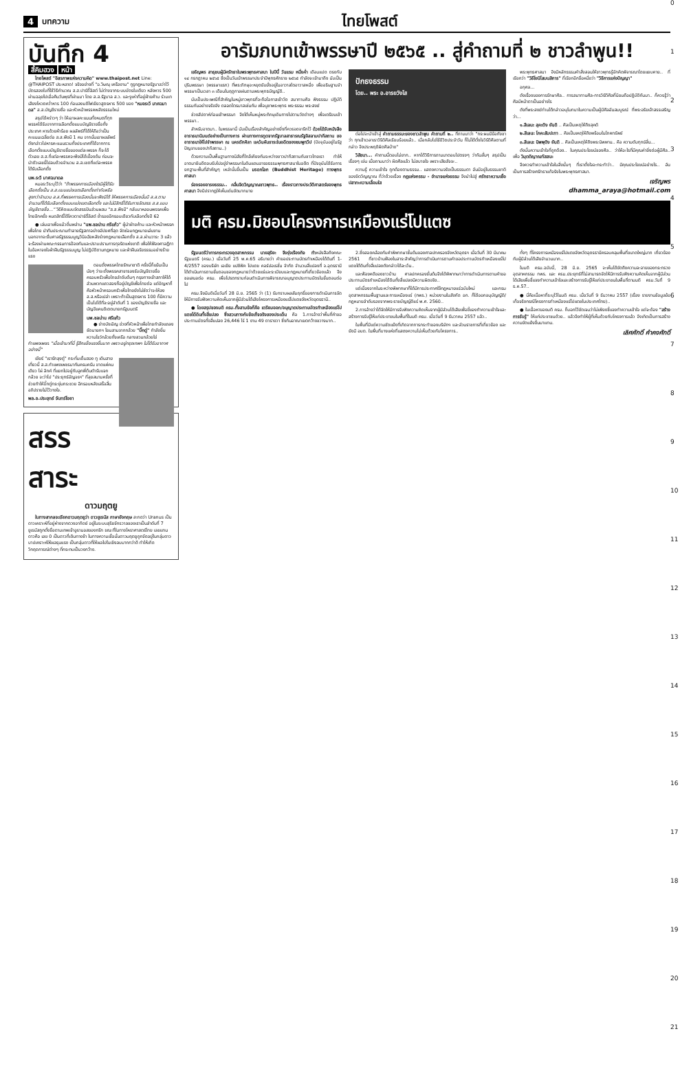4 บทความ ไทยโพสต์
บันทึก 4
สี้คิมฮวง หน้า
ไทยโพสต์ "อิสรภาพแห่งความคิด" www.thaipost.net Line: @THAIPOST ประหลาด! จริงอย่างที่ "อ.วิษณุ เครืองาม" กูรูกฎหมายรัฐบาลว่าไว้ บัตรสองใบที่ใช้วิธีคำนวณ ส.ส.ปาร์ตี้ลิสต์ ไม่ต่างจากระบบบัตรใบเดียว หลังหาร 500 ผ่านฉลุยไปเมื่อคืนวันพุธที่ผ่านมา โดย ส.ส.รัฐบาล ส.ว. และงูเห่าที่อยู่ฝ่ายค้าน ร่วมเทเสียงโหวตคว่ำหาร 100 ก่อนลงมติไฟเขียวสูตรหาร 500 ของ "หมอระวี มาศฉมาดล" ส.ส.บัญชีรายชื่อ และหัวหน้าพรรคพลังธรรมใหม่
สรุปได้คร่าวๆ ว่า ให้เอาผลคะแนนทั้งหมดที่ทุกพรรคได้รับจากการเลือกตั้งแบบบัญชีรายชื่อทั้งประเทศ หารด้วยห้าร้อย ผลลัพธ์ที่ได้ให้ถือว่าเป็นคะแนนเฉลี่ยต่อ ส.ส.พึงมี 1 คน จากนั้นเอาผลลัพธ์ดังกล่าวไปหารคะแนนรวมทั้งประเทศที่ได้จากการเลือกตั้งแบบบัญชีรายชื่อของแต่ละพรรค ก็จะได้ตัวเลข ส.ส.ที่แต่ละพรรคจะพึงมีได้เบื้องต้น ก่อนจะนำตัวเลขนี้ไปลบด้วยจำนวน ส.ส.เขตที่แต่ละพรรคได้รับเลือกตั้ง
นพ.ระวี มาศฉมาดล
หมอระวีระบุไว้ว่า "ถ้าพรรคการเมืองใดมีผู้ได้รับเลือกตั้งเป็น ส.ส.แบบแบ่งเขตเลือกตั้งเท่ากับหรือสูงกว่าจำนวน ส.ส.ที่พรรคการเมืองนั้นจะพึงมีได้ ให้พรรคการเมืองนั้นมี ส.ส.ตามจำนวนที่ได้รับเลือกตั้งแบบแบ่งเขตเลือกตั้ง และไม่มีสิทธิ์ได้รับการจัดสรร ส.ส.แบบบัญชีรายชื่อ..." วิธีคิดแบบจัดสรรปันส่วนผสม "ส.ส.พึงมี" กลับมาหลอนพรรคเพื่อไทยอีกครั้ง หมดสิทธิ์ได้โควตาปาร์ตี้ลิสต์ ซ้ำรอยอีกรอบเดียวกับเลือกตั้งปี 62
● เล่นเอาเพื่อแม้วดิ้นพล่าน "นพ.ชลน่าน ศรีแก้ว" ผู้นำฝ่ายค้าน และหัวหน้าพรรคเพื่อไทย นำทีมประณามทำลายรัฐสภาอย่างอัปยศที่สุด จัดซ่อมกฎหมายเล่นงาน นอกจากจะยื่นศาลรัฐธรรมนูญวินิจฉัยหลังร่างกฎหมายเลือกตั้ง ส.ส.ผ่านวาระ 3 แล้ว จะร้องผ่านคณะกรรมการป้องกันและปราบปรามการทุจริตแห่งชาติ เพื่อให้ฟ้องศาลฎีกา ในข้อหาจงใจฝ่าฝืนรัฐธรรมนูญ ไม่ปฏิบัติตามกฎหมาย และฝ่าฝืนจริยธรรมอย่างร้ายแรง
ตอนตั้งพรรคไทยรักษาชาติ ครั้งนี้ก็แย้มเป็นนัยๆ ว่าจะตั้งพรรคสาขารองรับบัญชีรายชื่อครอบครัวเพื่อไทยลำดับต้นๆ กรุยทางเข้าสภาให้ได้ ส่วนพวกแถวสองก็อยู่บัญชีเพื่อไทยต่อ แต่ปัญหาก็คือหัวหน้าครอบครัวเพื่อไทยยังไม่ชัดว่าจะให้ลง ส.ส.หรือเปล่า เพราะถ้าเป็นสูตรหาร 100 ก็มีความเป็นไปได้ที่จะอยู่ลำดับที่ 1 ของบัญชีรายชื่อ และบัญชีแคนดิเดตนายกรัฐมนตรี
นพ.ชลน่าน ศรีแก้ว
● ช่างบังเอิญ ช่วงที่หัวหน้าเพื่อไทยกำลังแถลงซัดนายกฯ โยนสามจากกล้วย "บิ๊กตู่" กำลังยิ้มหวานโชว์กล้วยทั้งเครือ กลางสวนกล้วยไข่กำแพงเพชร "เมื่อเช้ามาที่นี่ รู้สึกแข็งแรงขึ้นมาก เพราะอยู่กรุงเทพฯ ไม่ได้รับอากาศอย่างนี้"
เชียร์ "เรารักลุงตู่" กระทั่มเต็มสอง ทู เดินสายเที่ยวนี้ ส.ส.กำแพงเพชรมากันครบครัน ขาดแค่คนเดียว ไผ่ ลิกค์ ที่แยกไปอยู่กับลูกพี่ต้นตำรับแจกกล้วย จะว่าไป "ประยุทธ์อัญจรฯ" ที่ลุยสนามครั้งที่ช่วยทำให้บิ๊กตู่กระชุ่มกระชวย อีกรอบหลังเสร็จสิ้นอภิปรายไม่ไว้วางใจ.
พล.อ.ประยุทธ์ จันทร์โอชา
สรรสาระ
ดาวมฤตยู
ในทางสากลจะเรียกดาวมฤตยูว่า ดาวยูเรนัส ภาษาอังกฤษ สะกดว่า Uranus เป็นดาวเคราะห์ที่อยู่ห่างจากดวงอาทิตย์ อยู่ในระบบสุริยจักรวาลของเราเป็นลำดับที่ 7 ยูเรนัสถูกตั้งชื่อตามเทพเจ้าอูรานอสของกรีก ขณะที่ในทางโหราศาสตร์ไทย เลขแทนดาวคือ เลข 0 เป็นดาวที่เดินทางช้า ในทางความเชื่อนั้นดาวมฤตยูถูกจัดอยู่ในกลุ่มดาวบาปเคราะห์ให้ผลรุนแรง เป็นกลุ่มดาวที่ให้ผลไปในเชิงลบมากกว่าดี ทำให้เกิดวิกฤตการณ์ต่างๆ ที่กระทบเป็นวงกว้าง.
อารัมภบทเข้าพรรษาปี ๒๕๖๕ .. สู่คำถามที่ ๒ ชาวลำพูน!!
เจริญพร สาธุชนผู้มีศรัทธาในพระพุทธศาสนา ในปีนี้ วันแรม หนึ่งค่ำ เดือนแปด ตรงกับ ๑๔ กรกฎาคม ๒๕๖๕ ซึ่งเป็นวันเข้าพรรษาประจำปีพุทธศักราช ๒๕๖๕ กำลังจะเข้ามาถึง นับเป็นปุริมพรรษา (พรรษาแรก) ที่พระภิกษุจะหยุดยับยั้งอยู่ในอาวาสใดอาวาสหนึ่ง เพื่ออธิษฐานจำพรรษาเป็นเวลา ๓ เดือนในฤดูกาลฝนตามพระพุทธบัญญัติ..
นับเป็นประเพณีที่สำคัญในหมู่ชาวพุทธที่จะถือโอกาสเข้าวัด สมาทานศีล ฟังธรรม ปฏิบัติธรรมกันอย่างจริงจัง ตลอดไตรมาสเช่นกัน เพื่อบูชาพระพุทธ พระธรรม พระสงฆ์
ช่วงสัปดาห์ก่อนเข้าพรรษา จึงได้เห็นหมู่พระภิกษุเดินทางไปตามวัดต่างๆ เพื่อเตรียมเข้าพรรษา..
สำหรับอาตมา.. ในพรรษานี้ นับเป็นเรื่องสำคัญอย่างยิ่งที่ควรจดจารึกไว้ ด้วยได้รับหนังสืออาราธนานิมนต์อย่างเป็นทางการ ผ่านทางการทูตจากรัฐบาลสาธารณรัฐอิสลามปากีสถาน ขออาราธนาให้ไปจำพรรษา ณ นครตักศิลา แคว้นคันธาระในอดีตของชมพูทวีป (ปัจจุบันอยู่ในรัฐปัญจาบของปากีสถาน..)
ด้วยความเป็นพื้นฐานทางนิสัยที่ใกล้เคียงกันระหว่างชาวปากีสถานกับชาวไทยเรา ทำให้อาตมายินดีตอบรับไปอยู่จำพรรษาในดินแดนอารยธรรมพุทธศาสนาในอดีต ที่ปัจจุบันได้รับการยกฐานะพื้นที่สำคัญๆ เหล่านั้นขึ้นเป็น มรดกโลก (Buddhist Heritage) ทางพุทธศาสนา
ร่องรอยอารยธรรม.. คลื่นจิตวิญญาณชาวพุทธ.. เรื่องราวทางประวัติศาสตร์ของพุทธศาสนา จึงมีปรากฏให้เห็นเด่นชัดมากมาย
ปักธงธรรม
โดย.. พระ อ.อารยวังโส
ต่อไปจะนำเข้าสู่ คำถามธรรมะของชาวลำพูน คำถามที่ ๒.. ที่ถามมาว่า "กระผมมีข้อกังขาว่า ทุกเช้าเวลาเราวิริติศีลเรียบร้อยแล้ว.. เมื่อกลับไปใช้ชีวิตประจำวัน ก็ไม่ได้ตั้งใจวิรัติศีลตามที่กล่าว จึงประพฤติผิดศีลบ้าง"
วิสัชนา... คำถามนี้ตอบไม่ยาก.. หากได้วิธีการถามมาตอบไปตรงๆ ว่ากันสั้นๆ สรุปเป็นเรื่องๆ เช่น เมื่อถามมาว่า ผิดศีลแล้ว ไม่สบายใจ เพราะเสียสัจจะ..
ความรู้ ความเข้าใจ ถูกต้องตามธรรม.. แสดงความจริงเป็นธรรมดา อันมีอยู่ในธรรมชาติของจิตวิญญาณ ที่ว่าด้วยเรื่อง กฎแห่งกรรม - อำนาจแห่งธรรม จึงนำไปสู่ ศรัทธาความเชื่อ ปสาทะความเลื่อมใส
พระพุทธศาสนา จึงมีหลักธรรมคำสั่งสอนให้ชาวพุทธรู้จักคิดพิจารณาโดยแยบคาย.. ที่เรียกว่า "วิธีโยนิโสมนสิการ" ที่เรียกอีกชื่อหนึ่งว่า "วิธีการแห่งปัญญา"
อกุศล...
ดังเรื่องของการรักษาศีล.. การสมาทานศีล-การวิรัติศีลที่นิยมถือปฏิบัติกันมา.. ก็ควรรู้ว่า ศีลมีหน้าตาเป็นอย่างไร
ดังที่พระสงฆ์ท่านได้กล่าวอนุโมทนาในความเป็นผู้มีศีลอันสมบูรณ์ ที่พระอริยเจ้าสรรเสริญว่า...
๑.สีเลนะ สุคะติง ยันติ .. ศีลเป็นเหตุให้ถึงสุคติ
๒.สีเลนะ โภคะสัมปะทา .. ศีลเป็นเหตุให้ถึงพร้อมในโภคทรัพย์
๓.สีเลนะ นิพพุติง ยันติ .. ศีลเป็นเหตุให้ถึงพระนิพพาน.. คือ ความดับทุกข์สิ้น...
ดังนั้นความเข้าใจที่ถูกต้อง.. ในคุณประโยชน์ของศีล.. ว่าให้อะไรที่มีคุณค่ายิ่งต่อผู้มีศีล.. เพื่อ วิมุตติญาณทัสสนะ
จึงควรทำความเข้าใจในสิ่งนั้นๆ ที่เราตั้งใจจะกระทำว่า.. มีคุณประโยชน์อย่างไร.. อันเป็นการสร้างศรัทธาแท้จริงในพระพุทธศาสนา.
เจริญพร
dhamma_araya@hotmail.com
มติ ครม.มิชอบโครงการเหมืองแร่โปแตซ
รัฐมนตรีว่าการกระทรวงอุตสาหกรรม นายสุริยะ จึงรุ่งเรืองกิจ ทำหนังสือถึงคณะรัฐมนตรี (ครม.) เมื่อวันที่ 25 พ.ค.65 อธิบายว่า คำขอประทานบัตรทำเหมืองได้ดินที่ 1-4/2557 ของบริษัท เอเชีย แปซิฟิค โปแตช คอร์ปอเรชั่น จำกัด จำนวนสี่แปลงที่ จ.อุดรธานี ได้ดำเนินการตามขั้นตอนของกฎหมายว่าด้วยแร่และระเบียบและกฎหมายที่เกี่ยวข้องแล้ว จึงขอเสนอต่อ ครม. เพื่อโปรดทราบก่อนดำเนินการพิจารณาอนุญาตประทานบัตรในขั้นตอนต่อไป
ครม.จึงมีมติเมื่อวันที่ 28 มิ.ย. 2565 ว่า (1) รับทราบผลสัมฤทธิ์ของการดำเนินการจัดให้มีการรับฟังความคิดเห็นจากผู้มีส่วนได้เสียโครงการเหมืองแร่โปแตชจังหวัดอุดรธานี..
● โดยสรุปของมติ ครม.ทั้งสามข้อก็คือ เตรียมออก/อนุญาตประทานบัตรทำเหมืองแร่โปแตชได้ดินทั้งสี่แปลง ซึ่งสวนทางกับข้อเท็จจริงของประเด็น คือ 1.การอ้างว่าพื้นที่คำขอประทานบัตรทั้งสี่แปลง 26,446 ไร่ 1 งาน 49 ตารางวา ซึ่งกินอาณาเขตกว้างขวางมาก..
2.ซึ่งสอดคล้องกับคำพิพากษาชั้นต้นของศาลปกครองจังหวัดอุดรฯ เมื่อวันที่ 30 มีนาคม 2561 ที่ชาวบ้านฟ้องในสาระสำคัญว่าการดำเนินการตามคำขอประทานบัตรทำเหมืองแร่โปแตชได้ดินทั้งสี่แปลงดังกล่าวได้ละเว้น..
และฟ้องคดีของชาวบ้าน ศาลปกครองชั้นต้นจึงได้พิพากษาว่าการดำเนินการตามคำขอประทานบัตรทำเหมืองได้ดินทั้งสี่แปลงมีความผิดจริง..
แต่เนื่องจากในระหว่างพิพากษาก็ได้มีการประกาศใช้กฎหมายแร่ฉบับใหม่ และกรมอุตสาหกรรมพื้นฐานและการเหมืองแร่ (กพร.) หน่วยงานในสังกัด อก. ก็ได้ออกอนุบัญญัติ/กฎหมายลำดับรองจากพระราชบัญญัติแร่ พ.ศ. 2560..
2.การอ้างว่าได้จัดให้มีการรับฟังความคิดเห็นจากผู้มีส่วนได้เสียเพื่อชี้แจงทำความเข้าใจและสร้างการรับรู้ให้แก่ประชาชนในพื้นที่ในมติ ครม. เมื่อวันที่ 9 ธันวาคม 2557 แล้ว..
ในพื้นที่มีแต่ความขัดแย้งที่เกิดจากการกระทำของบริษัทฯ และส่วนราชการที่เกี่ยวข้อง และยังมี อบต. ในพื้นที่บางแห่งที่แสดงความไม่เห็นด้วยกับโครงการ..
ทั้งๆ ที่โครงการเหมืองแร่โปแตชจังหวัดอุดรธานีครอบคลุมพื้นที่ขนาดใหญ่มาก เกี่ยวข้องกับผู้มีส่วนได้เสียจำนวนมาก..
ในมติ ครม.ฉบับนี้, 28 มิ.ย. 2565 จะเห็นได้ชัดถึงความละอายของกระทรวงอุตสาหกรรม กพร. และ ครม.ประยุทธ์ที่ไม่สามารถจัดให้มีการรับฟังความคิดเห็นจากผู้มีส่วนได้เสียเพื่อชี้แจงทำความเข้าใจและสร้างการรับรู้ให้แก่ประชาชนในพื้นที่ตามมติ ครม.วันที่ 9 ธ.ค.57..
● นี่คือเนื้อหาที่ระบุไว้ในมติ ครม. เมื่อวันที่ 9 ธันวาคม 2557 (เรื่อง รายงานข้อมูลข้อเท็จจริงกรณีโครงการทำเหมืองแร่โปแตชในประเทศไทย)..
● ในเนื้อหาของมติ ครม. ก็บอกไว้ชัดเจนว่าไม่เพียงชี้แจงทำความเข้าใจ แต่จะต้อง "สร้างการรับรู้" ให้แก่ประชาชนด้วย.. แล้วจึงทำให้ผู้ที่เห็นด้วยกับโครงการแล้ว จึงเกิดเป็นการสร้างความขัดแย้งขึ้นมาแทน.
เลิศศักดิ์ คำคงศักดิ์
0
1
2
3
4
5
6
7
8
9
10
11
12
13
14
15
16
17
18
19
20
21